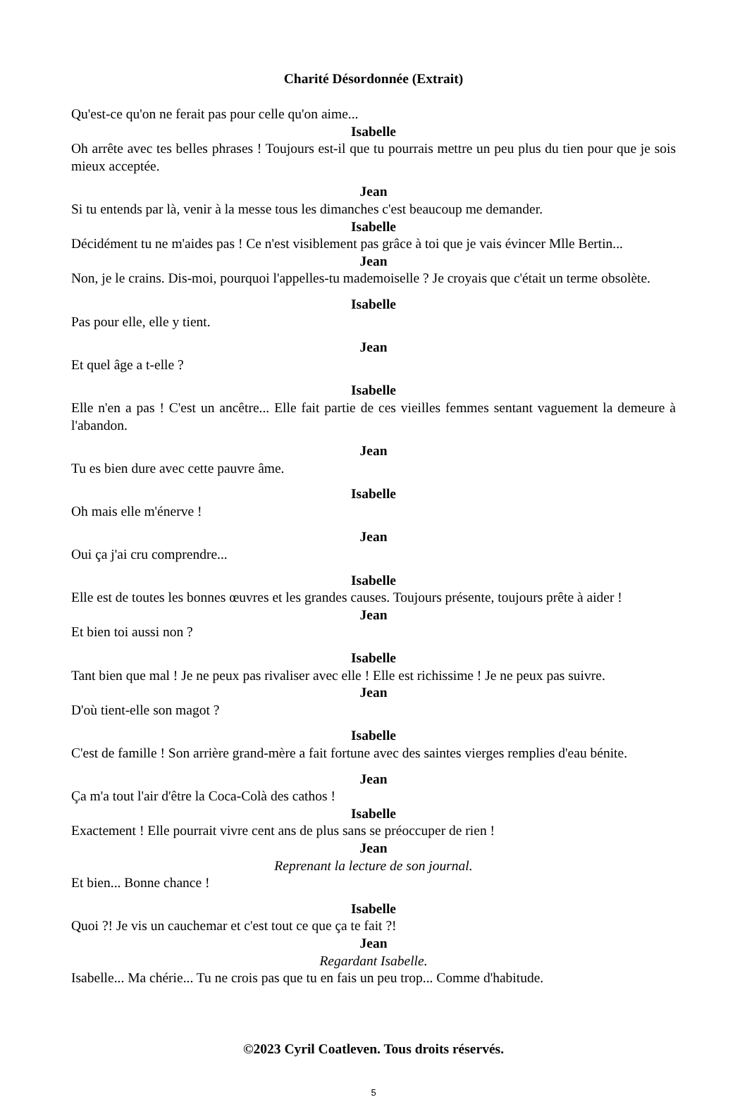Charité Désordonnée (Extrait)
Qu'est-ce qu'on ne ferait pas pour celle qu'on aime...
Isabelle
Oh arrête avec tes belles phrases ! Toujours est-il que tu pourrais mettre un peu plus du tien pour que je sois mieux acceptée.
Jean
Si tu entends par là, venir à la messe tous les dimanches c'est beaucoup me demander.
Isabelle
Décidément tu ne m'aides pas ! Ce n'est visiblement pas grâce à toi que je vais évincer Mlle Bertin...
Jean
Non, je le crains. Dis-moi, pourquoi l'appelles-tu mademoiselle ? Je croyais que c'était un terme obsolète.
Isabelle
Pas pour elle, elle y tient.
Jean
Et quel âge a t-elle ?
Isabelle
Elle n'en a pas ! C'est un ancêtre... Elle fait partie de ces vieilles femmes sentant vaguement la demeure à l'abandon.
Jean
Tu es bien dure avec cette pauvre âme.
Isabelle
Oh mais elle m'énerve !
Jean
Oui ça j'ai cru comprendre...
Isabelle
Elle est de toutes les bonnes œuvres et les grandes causes. Toujours présente, toujours prête à aider !
Jean
Et bien toi aussi non ?
Isabelle
Tant bien que mal ! Je ne peux pas rivaliser avec elle ! Elle est richissime ! Je ne peux pas suivre.
Jean
D'où tient-elle son magot ?
Isabelle
C'est de famille ! Son arrière grand-mère a fait fortune avec des saintes vierges remplies d'eau bénite.
Jean
Ça m'a tout l'air d'être la Coca-Colà des cathos !
Isabelle
Exactement ! Elle pourrait vivre cent ans de plus sans se préoccuper de rien !
Jean
Reprenant la lecture de son journal.
Et bien... Bonne chance !
Isabelle
Quoi ?! Je vis un cauchemar et c'est tout ce que ça te fait ?!
Jean
Regardant Isabelle.
Isabelle... Ma chérie... Tu ne crois pas que tu en fais un peu trop... Comme d'habitude.
©2023 Cyril Coatleven. Tous droits réservés.
5